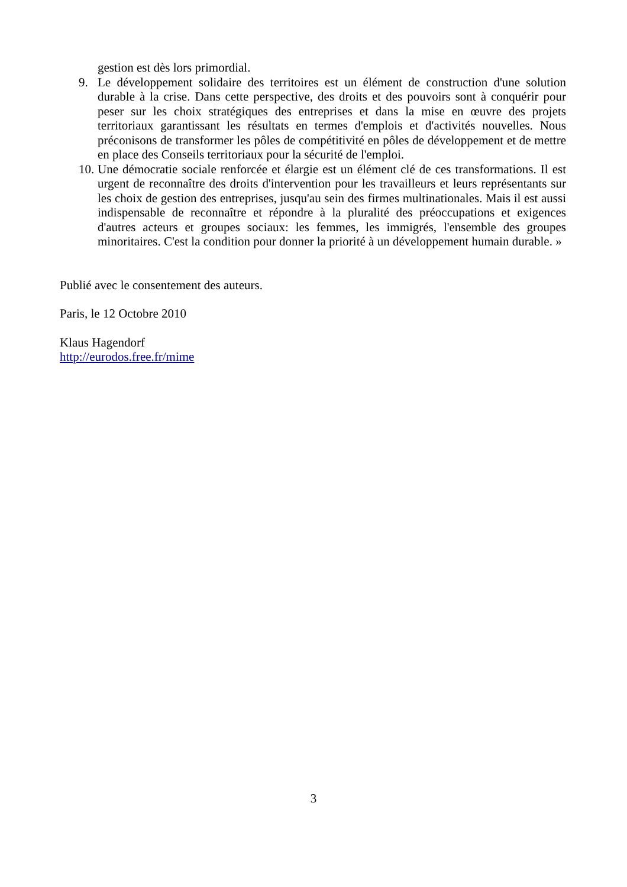gestion est dès lors primordial.
9. Le développement solidaire des territoires est un élément de construction d'une solution durable à la crise. Dans cette perspective, des droits et des pouvoirs sont à conquérir pour peser sur les choix stratégiques des entreprises et dans la mise en œuvre des projets territoriaux garantissant les résultats en termes d'emplois et d'activités nouvelles. Nous préconisons de transformer les pôles de compétitivité en pôles de développement et de mettre en place des Conseils territoriaux pour la sécurité de l'emploi.
10. Une démocratie sociale renforcée et élargie est un élément clé de ces transformations. Il est urgent de reconnaître des droits d'intervention pour les travailleurs et leurs représentants sur les choix de gestion des entreprises, jusqu'au sein des firmes multinationales. Mais il est aussi indispensable de reconnaître et répondre à la pluralité des préoccupations et exigences d'autres acteurs et groupes sociaux: les femmes, les immigrés, l'ensemble des groupes minoritaires. C'est la condition pour donner la priorité à un développement humain durable. »
Publié avec le consentement des auteurs.
Paris, le 12 Octobre 2010
Klaus Hagendorf
http://eurodos.free.fr/mime
3